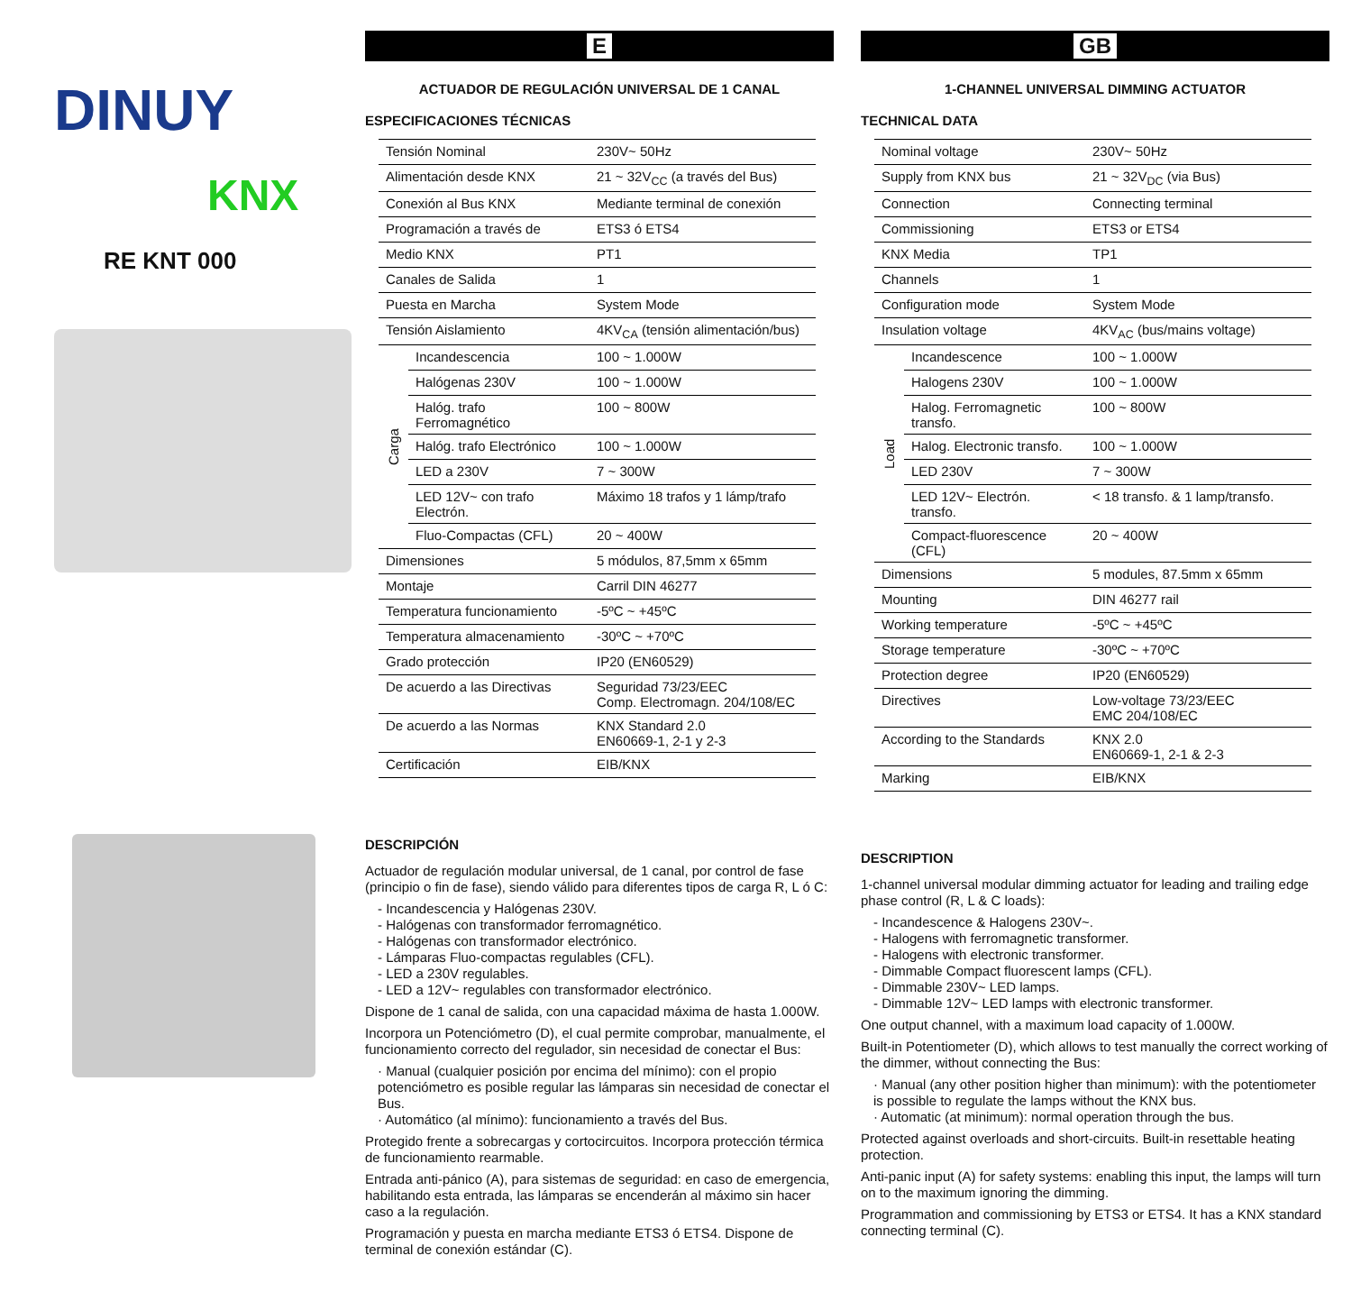DINUY
KNX
RE KNT 000
E
ACTUADOR DE REGULACIÓN UNIVERSAL DE 1 CANAL
ESPECIFICACIONES TÉCNICAS
| Tensión Nominal | | 230V~ 50Hz |
| Alimentación desde KNX | | 21 ~ 32V<sub>CC</sub> (a través del Bus) |
| Conexión al Bus KNX | | Mediante terminal de conexión |
| Programación a través de | | ETS3 ó ETS4 |
| Medio KNX | | PT1 |
| Canales de Salida | | 1 |
| Puesta en Marcha | | System Mode |
| Tensión Aislamiento | | 4KV<sub>CA</sub> (tensión alimentación/bus) |
| Carga | Incandescencia | 100 ~ 1.000W |
| | Halógenas 230V | 100 ~ 1.000W |
| | Halóg. trafo Ferromagnético | 100 ~ 800W |
| | Halóg. trafo Electrónico | 100 ~ 1.000W |
| | LED a 230V | 7 ~ 300W |
| | LED 12V~ con trafo Electrón. | Máximo 18 trafos y 1 lámp/trafo |
| | Fluo-Compactas (CFL) | 20 ~ 400W |
| Dimensiones | | 5 módulos, 87,5mm x 65mm |
| Montaje | | Carril DIN 46277 |
| Temperatura funcionamiento | | -5ºC ~ +45ºC |
| Temperatura almacenamiento | | -30ºC ~ +70ºC |
| Grado protección | | IP20 (EN60529) |
| De acuerdo a las Directivas | | Seguridad 73/23/EEC Comp. Electromagn. 204/108/EC |
| De acuerdo a las Normas | | KNX Standard 2.0 EN60669-1, 2-1 y 2-3 |
| Certificación | | EIB/KNX |
DESCRIPCIÓN
Actuador de regulación modular universal, de 1 canal, por control de fase (principio o fin de fase), siendo válido para diferentes tipos de carga R, L ó C:
- Incandescencia y Halógenas 230V.
- Halógenas con transformador ferromagnético.
- Halógenas con transformador electrónico.
- Lámparas Fluo-compactas regulables (CFL).
- LED a 230V regulables.
- LED a 12V~ regulables con transformador electrónico.
Dispone de 1 canal de salida, con una capacidad máxima de hasta 1.000W.
Incorpora un Potenciómetro (D), el cual permite comprobar, manualmente, el funcionamiento correcto del regulador, sin necesidad de conectar el Bus:
· Manual (cualquier posición por encima del mínimo): con el propio potenciómetro es posible regular las lámparas sin necesidad de conectar el Bus.
· Automático (al mínimo): funcionamiento a través del Bus.
Protegido frente a sobrecargas y cortocircuitos. Incorpora protección térmica de funcionamiento rearmable.
Entrada anti-pánico (A), para sistemas de seguridad: en caso de emergencia, habilitando esta entrada, las lámparas se encenderán al máximo sin hacer caso a la regulación.
Programación y puesta en marcha mediante ETS3 ó ETS4. Dispone de terminal de conexión estándar (C).
GB
1-CHANNEL UNIVERSAL DIMMING ACTUATOR
TECHNICAL DATA
| Nominal voltage | | 230V~ 50Hz |
| Supply from KNX bus | | 21 ~ 32V<sub>DC</sub> (via Bus) |
| Connection | | Connecting terminal |
| Commissioning | | ETS3 or ETS4 |
| KNX Media | | TP1 |
| Channels | | 1 |
| Configuration mode | | System Mode |
| Insulation voltage | | 4KV<sub>AC</sub> (bus/mains voltage) |
| Load | Incandescence | 100 ~ 1.000W |
| | Halogens 230V | 100 ~ 1.000W |
| | Halog. Ferromagnetic transfo. | 100 ~ 800W |
| | Halog. Electronic transfo. | 100 ~ 1.000W |
| | LED 230V | 7 ~ 300W |
| | LED 12V~ Electrón. transfo. | < 18 transfo. & 1 lamp/transfo. |
| | Compact-fluorescence (CFL) | 20 ~ 400W |
| Dimensions | | 5 modules, 87.5mm x 65mm |
| Mounting | | DIN 46277 rail |
| Working temperature | | -5ºC ~ +45ºC |
| Storage temperature | | -30ºC ~ +70ºC |
| Protection degree | | IP20 (EN60529) |
| Directives | | Low-voltage 73/23/EEC EMC 204/108/EC |
| According to the Standards | | KNX 2.0 EN60669-1, 2-1 & 2-3 |
| Marking | | EIB/KNX |
DESCRIPTION
1-channel universal modular dimming actuator for leading and trailing edge phase control (R, L & C loads):
- Incandescence & Halogens 230V~.
- Halogens with ferromagnetic transformer.
- Halogens with electronic transformer.
- Dimmable Compact fluorescent lamps (CFL).
- Dimmable 230V~ LED lamps.
- Dimmable 12V~ LED lamps with electronic transformer.
One output channel, with a maximum load capacity of 1.000W.
Built-in Potentiometer (D), which allows to test manually the correct working of the dimmer, without connecting the Bus:
· Manual (any other position higher than minimum): with the potentiometer is possible to regulate the lamps without the KNX bus.
· Automatic (at minimum): normal operation through the bus.
Protected against overloads and short-circuits. Built-in resettable heating protection.
Anti-panic input (A) for safety systems: enabling this input, the lamps will turn on to the maximum ignoring the dimming.
Programmation and commissioning by ETS3 or ETS4. It has a KNX standard connecting terminal (C).